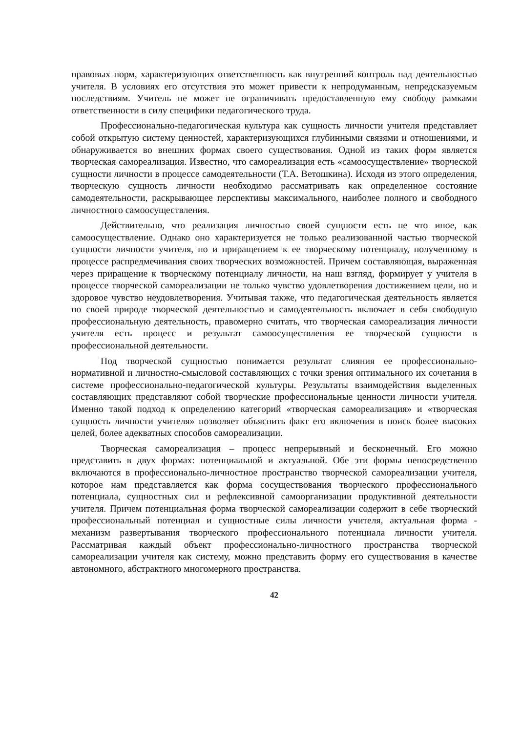правовых норм, характеризующих ответственность как внутренний контроль над деятельностью учителя. В условиях его отсутствия это может привести к непродуманным, непредсказуемым последствиям. Учитель не может не ограничивать предоставленную ему свободу рамками ответственности в силу специфики педагогического труда.
Профессионально-педагогическая культура как сущность личности учителя представляет собой открытую систему ценностей, характеризующихся глубинными связями и отношениями, и обнаруживается во внешних формах своего существования. Одной из таких форм является творческая самореализация. Известно, что самореализация есть «самоосуществление» творческой сущности личности в процессе самодеятельности (Т.А. Ветошкина). Исходя из этого определения, творческую сущность личности необходимо рассматривать как определенное состояние самодеятельности, раскрывающее перспективы максимального, наиболее полного и свободного личностного самоосуществления.
Действительно, что реализация личностью своей сущности есть не что иное, как самоосуществление. Однако оно характеризуется не только реализованной частью творческой сущности личности учителя, но и приращением к ее творческому потенциалу, полученному в процессе распредмечивания своих творческих возможностей. Причем составляющая, выраженная через приращение к творческому потенциалу личности, на наш взгляд, формирует у учителя в процессе творческой самореализации не только чувство удовлетворения достижением цели, но и здоровое чувство неудовлетворения. Учитывая также, что педагогическая деятельность является по своей природе творческой деятельностью и самодеятельность включает в себя свободную профессиональную деятельность, правомерно считать, что творческая самореализация личности учителя есть процесс и результат самоосуществления ее творческой сущности в профессиональной деятельности.
Под творческой сущностью понимается результат слияния ее профессионально-нормативной и личностно-смысловой составляющих с точки зрения оптимального их сочетания в системе профессионально-педагогической культуры. Результаты взаимодействия выделенных составляющих представляют собой творческие профессиональные ценности личности учителя. Именно такой подход к определению категорий «творческая самореализация» и «творческая сущность личности учителя» позволяет объяснить факт его включения в поиск более высоких целей, более адекватных способов самореализации.
Творческая самореализация – процесс непрерывный и бесконечный. Его можно представить в двух формах: потенциальной и актуальной. Обе эти формы непосредственно включаются в профессионально-личностное пространство творческой самореализации учителя, которое нам представляется как форма сосуществования творческого профессионального потенциала, сущностных сил и рефлексивной самоорганизации продуктивной деятельности учителя. Причем потенциальная форма творческой самореализации содержит в себе творческий профессиональный потенциал и сущностные силы личности учителя, актуальная форма - механизм развертывания творческого профессионального потенциала личности учителя. Рассматривая каждый объект профессионально-личностного пространства творческой самореализации учителя как систему, можно представить форму его существования в качестве автономного, абстрактного многомерного пространства.
42